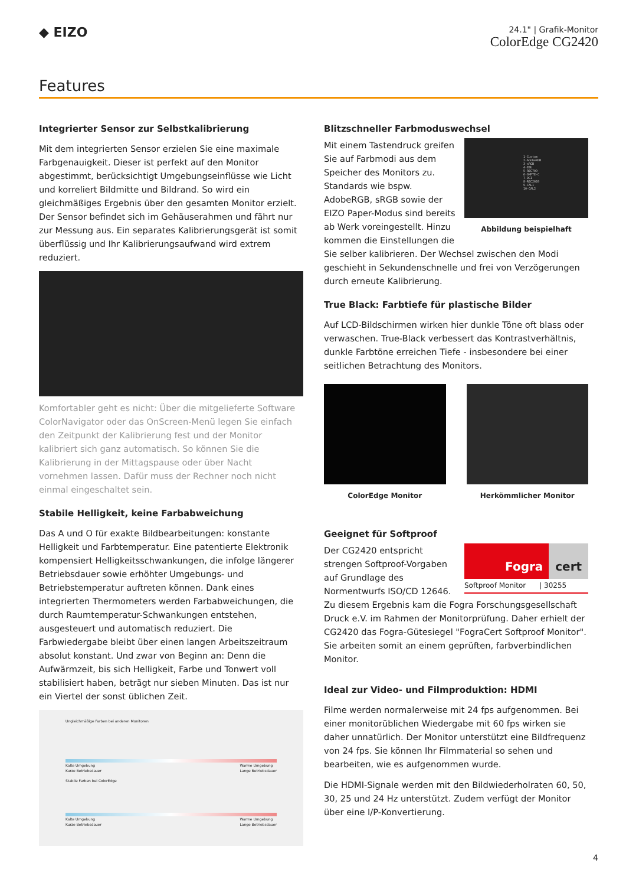◆ EIZO
24.1" | Grafik-Monitor
ColorEdge CG2420
Features
Integrierter Sensor zur Selbstkalibrierung
Mit dem integrierten Sensor erzielen Sie eine maximale Farbgenauigkeit. Dieser ist perfekt auf den Monitor abgestimmt, berücksichtigt Umgebungseinflüsse wie Licht und korreliert Bildmitte und Bildrand. So wird ein gleichmäßiges Ergebnis über den gesamten Monitor erzielt. Der Sensor befindet sich im Gehäuserahmen und fährt nur zur Messung aus. Ein separates Kalibrierungsgerät ist somit überflüssig und Ihr Kalibrierungsaufwand wird extrem reduziert.
Komfortabler geht es nicht: Über die mitgelieferte Software ColorNavigator oder das OnScreen-Menü legen Sie einfach den Zeitpunkt der Kalibrierung fest und der Monitor kalibriert sich ganz automatisch. So können Sie die Kalibrierung in der Mittagspause oder über Nacht vornehmen lassen. Dafür muss der Rechner noch nicht einmal eingeschaltet sein.
Stabile Helligkeit, keine Farbabweichung
Das A und O für exakte Bildbearbeitungen: konstante Helligkeit und Farbtemperatur. Eine patentierte Elektronik kompensiert Helligkeitsschwankungen, die infolge längerer Betriebsdauer sowie erhöhter Umgebungs- und Betriebstemperatur auftreten können. Dank eines integrierten Thermometers werden Farbabweichungen, die durch Raumtemperatur-Schwankungen entstehen, ausgesteuert und automatisch reduziert. Die Farbwiedergabe bleibt über einen langen Arbeitszeitraum absolut konstant. Und zwar von Beginn an: Denn die Aufwärmzeit, bis sich Helligkeit, Farbe und Tonwert voll stabilisiert haben, beträgt nur sieben Minuten. Das ist nur ein Viertel der sonst üblichen Zeit.
Ungleichmäßige Farben bei anderen Monitoren
Kalte Umgebung
Kurze Betriebsdauer Warme Umgebung
Lange Betriebsdauer
Stabile Farben bei ColorEdge
Kalte Umgebung
Kurze Betriebsdauer Warme Umgebung
Lange Betriebsdauer
Blitzschneller Farbmoduswechsel
1-Custom
2-AdobeRGB
3-sRGB
4-EBU
5-REC709
6-SMPTE-C
7-DCI
8-REC2020
9-CAL1
10-CAL2
Abbildung beispielhaft
Mit einem Tastendruck greifen Sie auf Farbmodi aus dem Speicher des Monitors zu. Standards wie bspw. AdobeRGB, sRGB sowie der EIZO Paper-Modus sind bereits ab Werk voreingestellt. Hinzu kommen die Einstellungen die Sie selber kalibrieren. Der Wechsel zwischen den Modi geschieht in Sekundenschnelle und frei von Verzögerungen durch erneute Kalibrierung.
True Black: Farbtiefe für plastische Bilder
Auf LCD-Bildschirmen wirken hier dunkle Töne oft blass oder verwaschen. True-Black verbessert das Kontrastverhältnis, dunkle Farbtöne erreichen Tiefe - insbesondere bei einer seitlichen Betrachtung des Monitors.
ColorEdge Monitor Herkömmlicher Monitor
Geeignet für Softproof
Fogra cert
Softproof Monitor | 30255
Der CG2420 entspricht strengen Softproof-Vorgaben auf Grundlage des Normentwurfs ISO/CD 12646. Zu diesem Ergebnis kam die Fogra Forschungsgesellschaft Druck e.V. im Rahmen der Monitorprüfung. Daher erhielt der CG2420 das Fogra-Gütesiegel "FograCert Softproof Monitor". Sie arbeiten somit an einem geprüften, farbverbindlichen Monitor.
Ideal zur Video- und Filmproduktion: HDMI
Filme werden normalerweise mit 24 fps aufgenommen. Bei einer monitorüblichen Wiedergabe mit 60 fps wirken sie daher unnatürlich. Der Monitor unterstützt eine Bildfrequenz von 24 fps. Sie können Ihr Filmmaterial so sehen und bearbeiten, wie es aufgenommen wurde.
Die HDMI-Signale werden mit den Bildwiederholraten 60, 50, 30, 25 und 24 Hz unterstützt. Zudem verfügt der Monitor über eine I/P-Konvertierung.
4